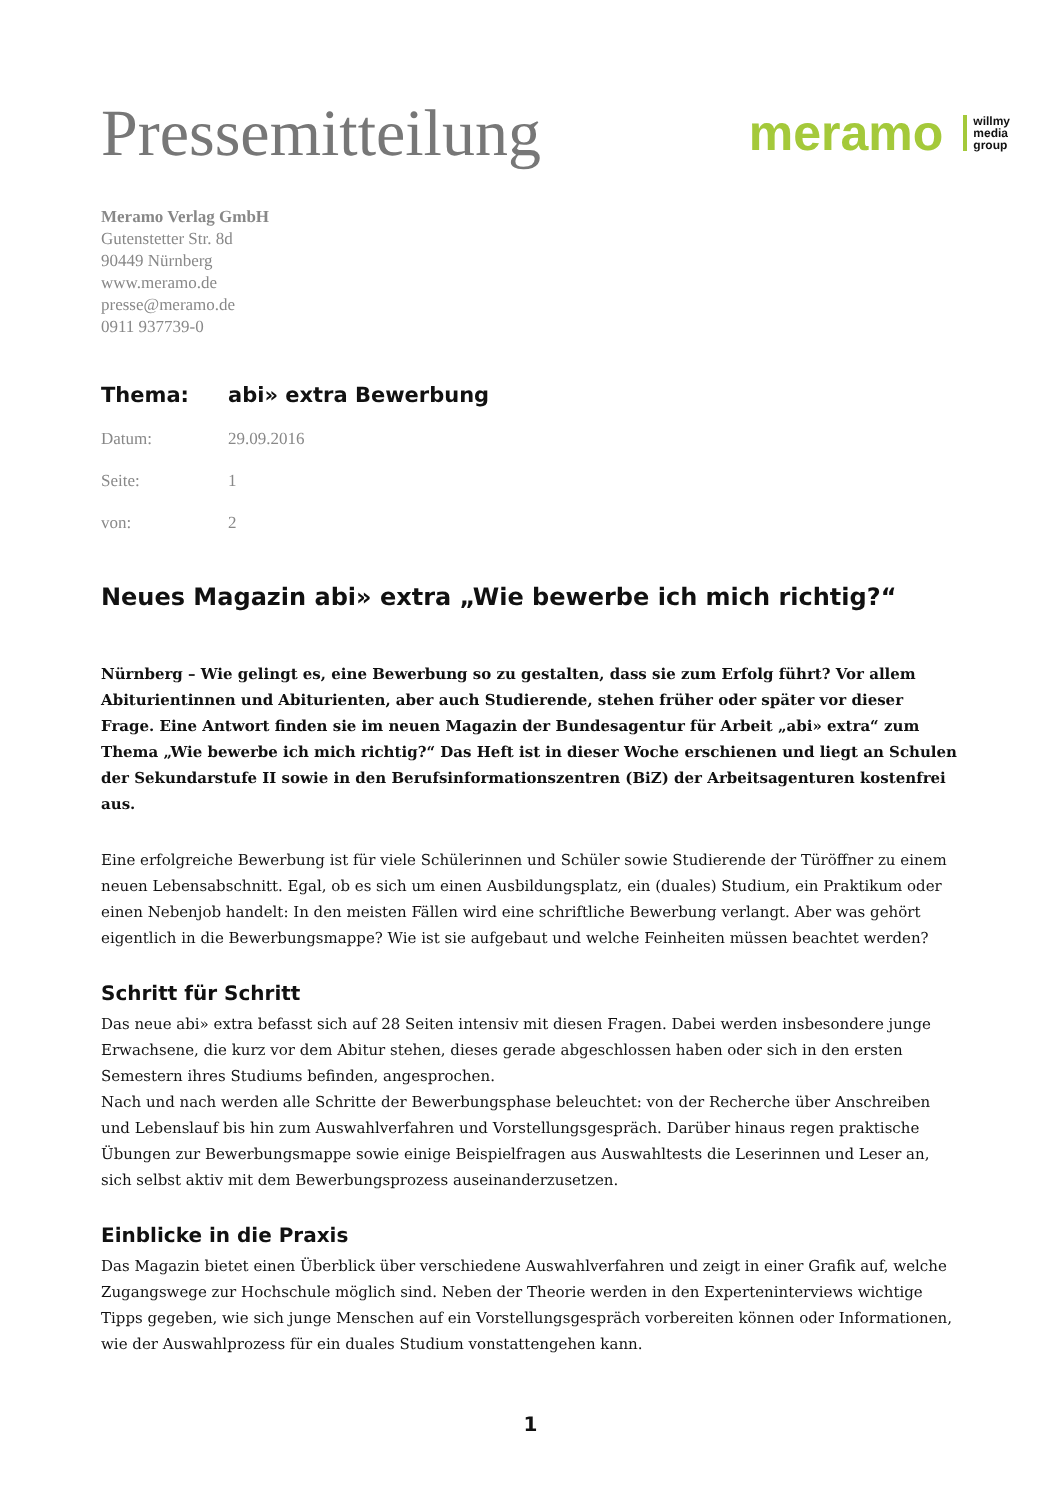Pressemitteilung
meramo willmy
media
group
Meramo Verlag GmbH
Gutenstetter Str. 8d
90449 Nürnberg
www.meramo.de
presse@meramo.de
0911 937739-0
Thema: abi» extra Bewerbung
Datum: 29.09.2016
Seite: 1
von: 2
Neues Magazin abi» extra „Wie bewerbe ich mich richtig?“
Nürnberg – Wie gelingt es, eine Bewerbung so zu gestalten, dass sie zum Erfolg führt? Vor allem Abiturientinnen und Abiturienten, aber auch Studierende, stehen früher oder später vor dieser Frage. Eine Antwort finden sie im neuen Magazin der Bundesagentur für Arbeit „abi» extra“ zum Thema „Wie bewerbe ich mich richtig?“ Das Heft ist in dieser Woche erschienen und liegt an Schulen der Sekundarstufe II sowie in den Berufsinformationszentren (BiZ) der Arbeitsagenturen kostenfrei aus.
Eine erfolgreiche Bewerbung ist für viele Schülerinnen und Schüler sowie Studierende der Türöffner zu einem neuen Lebensabschnitt. Egal, ob es sich um einen Ausbildungsplatz, ein (duales) Studium, ein Praktikum oder einen Nebenjob handelt: In den meisten Fällen wird eine schriftliche Bewerbung verlangt. Aber was gehört eigentlich in die Bewerbungsmappe? Wie ist sie aufgebaut und welche Feinheiten müssen beachtet werden?
Schritt für Schritt
Das neue abi» extra befasst sich auf 28 Seiten intensiv mit diesen Fragen. Dabei werden insbesondere junge Erwachsene, die kurz vor dem Abitur stehen, dieses gerade abgeschlossen haben oder sich in den ersten Semestern ihres Studiums befinden, angesprochen.
Nach und nach werden alle Schritte der Bewerbungsphase beleuchtet: von der Recherche über Anschreiben und Lebenslauf bis hin zum Auswahlverfahren und Vorstellungsgespräch. Darüber hinaus regen praktische Übungen zur Bewerbungsmappe sowie einige Beispielfragen aus Auswahltests die Leserinnen und Leser an, sich selbst aktiv mit dem Bewerbungsprozess auseinanderzusetzen.
Einblicke in die Praxis
Das Magazin bietet einen Überblick über verschiedene Auswahlverfahren und zeigt in einer Grafik auf, welche Zugangswege zur Hochschule möglich sind. Neben der Theorie werden in den Experteninterviews wichtige Tipps gegeben, wie sich junge Menschen auf ein Vorstellungsgespräch vorbereiten können oder Informationen, wie der Auswahlprozess für ein duales Studium vonstattengehen kann.
1